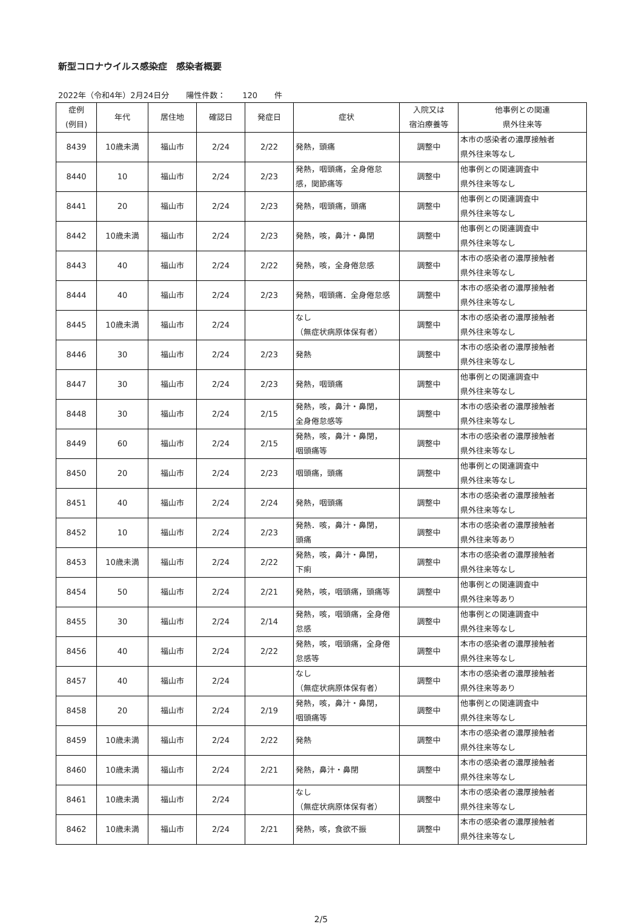新型コロナウイルス感染症　感染者概要
2022年（令和4年）2月24日分 陽性件数： 120 件
| 症例 (例目) | 年代 | 居住地 | 確認日 | 発症日 | 症状 | 入院又は 宿泊療養等 | 他事例との関連 県外往来等 |
| --- | --- | --- | --- | --- | --- | --- | --- |
| 8439 | 10歳未満 | 福山市 | 2/24 | 2/22 | 発熱，頭痛 | 調整中 | 本市の感染者の濃厚接触者 県外往来等なし |
| 8440 | 10 | 福山市 | 2/24 | 2/23 | 発熱，咽頭痛，全身倦怠感，関節痛等 | 調整中 | 他事例との関連調査中 県外往来等なし |
| 8441 | 20 | 福山市 | 2/24 | 2/23 | 発熱，咽頭痛，頭痛 | 調整中 | 他事例との関連調査中 県外往来等なし |
| 8442 | 10歳未満 | 福山市 | 2/24 | 2/23 | 発熱，咳，鼻汁・鼻閉 | 調整中 | 他事例との関連調査中 県外往来等なし |
| 8443 | 40 | 福山市 | 2/24 | 2/22 | 発熱，咳，全身倦怠感 | 調整中 | 本市の感染者の濃厚接触者 県外往来等なし |
| 8444 | 40 | 福山市 | 2/24 | 2/23 | 発熱，咽頭痛．全身倦怠感 | 調整中 | 本市の感染者の濃厚接触者 県外往来等なし |
| 8445 | 10歳未満 | 福山市 | 2/24 | | なし （無症状病原体保有者） | 調整中 | 本市の感染者の濃厚接触者 県外往来等なし |
| 8446 | 30 | 福山市 | 2/24 | 2/23 | 発熱 | 調整中 | 本市の感染者の濃厚接触者 県外往来等なし |
| 8447 | 30 | 福山市 | 2/24 | 2/23 | 発熱，咽頭痛 | 調整中 | 他事例との関連調査中 県外往来等なし |
| 8448 | 30 | 福山市 | 2/24 | 2/15 | 発熱，咳，鼻汁・鼻閉， 全身倦怠感等 | 調整中 | 本市の感染者の濃厚接触者 県外往来等なし |
| 8449 | 60 | 福山市 | 2/24 | 2/15 | 発熱，咳，鼻汁・鼻閉， 咽頭痛等 | 調整中 | 本市の感染者の濃厚接触者 県外往来等なし |
| 8450 | 20 | 福山市 | 2/24 | 2/23 | 咽頭痛，頭痛 | 調整中 | 他事例との関連調査中 県外往来等なし |
| 8451 | 40 | 福山市 | 2/24 | 2/24 | 発熱，咽頭痛 | 調整中 | 本市の感染者の濃厚接触者 県外往来等なし |
| 8452 | 10 | 福山市 | 2/24 | 2/23 | 発熱．咳，鼻汁・鼻閉， 頭痛 | 調整中 | 本市の感染者の濃厚接触者 県外往来等あり |
| 8453 | 10歳未満 | 福山市 | 2/24 | 2/22 | 発熱，咳，鼻汁・鼻閉， 下痢 | 調整中 | 本市の感染者の濃厚接触者 県外往来等なし |
| 8454 | 50 | 福山市 | 2/24 | 2/21 | 発熱，咳，咽頭痛，頭痛等 | 調整中 | 他事例との関連調査中 県外往来等あり |
| 8455 | 30 | 福山市 | 2/24 | 2/14 | 発熱，咳，咽頭痛，全身倦怠感 | 調整中 | 他事例との関連調査中 県外往来等なし |
| 8456 | 40 | 福山市 | 2/24 | 2/22 | 発熱，咳，咽頭痛，全身倦怠感等 | 調整中 | 本市の感染者の濃厚接触者 県外往来等なし |
| 8457 | 40 | 福山市 | 2/24 | | なし （無症状病原体保有者） | 調整中 | 本市の感染者の濃厚接触者 県外往来等あり |
| 8458 | 20 | 福山市 | 2/24 | 2/19 | 発熱，咳，鼻汁・鼻閉， 咽頭痛等 | 調整中 | 他事例との関連調査中 県外往来等なし |
| 8459 | 10歳未満 | 福山市 | 2/24 | 2/22 | 発熱 | 調整中 | 本市の感染者の濃厚接触者 県外往来等なし |
| 8460 | 10歳未満 | 福山市 | 2/24 | 2/21 | 発熱，鼻汁・鼻閉 | 調整中 | 本市の感染者の濃厚接触者 県外往来等なし |
| 8461 | 10歳未満 | 福山市 | 2/24 | | なし （無症状病原体保有者） | 調整中 | 本市の感染者の濃厚接触者 県外往来等なし |
| 8462 | 10歳未満 | 福山市 | 2/24 | 2/21 | 発熱，咳，食欲不振 | 調整中 | 本市の感染者の濃厚接触者 県外往来等なし |
2/5